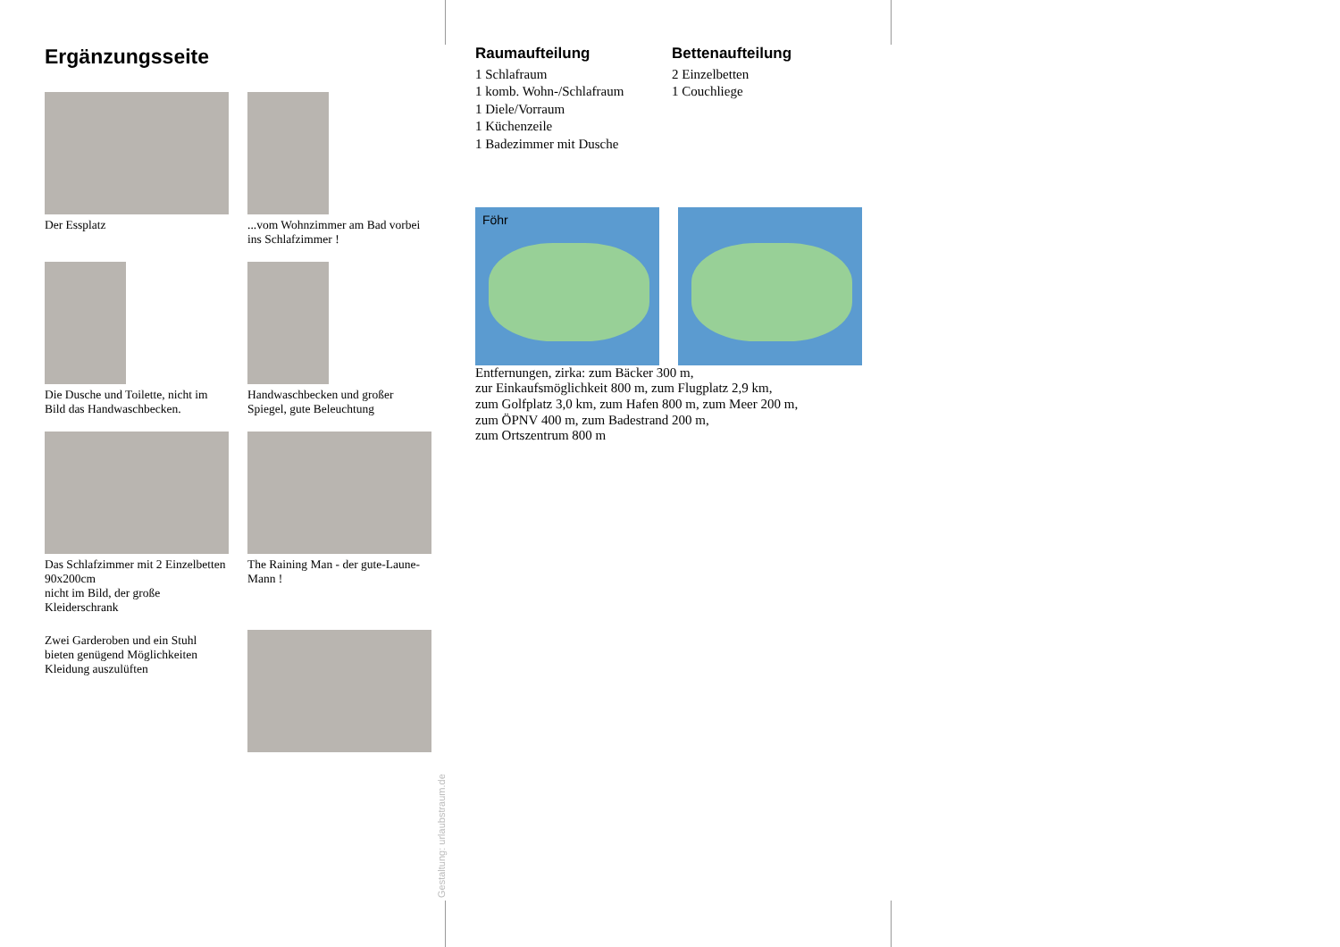Ergänzungsseite
Der Essplatz
...vom Wohnzimmer am Bad vorbei ins Schlafzimmer !
Die Dusche und Toilette, nicht im Bild das Handwaschbecken.
Handwaschbecken und großer Spiegel, gute Beleuchtung
Das Schlafzimmer mit 2 Einzelbetten 90x200cm
nicht im Bild, der große Kleiderschrank
The Raining Man - der gute-Laune-Mann !
Zwei Garderoben und ein Stuhl bieten genügend Möglichkeiten Kleidung auszulüften
Raumaufteilung
1 Schlafraum
1 komb. Wohn-/Schlafraum
1 Diele/Vorraum
1 Küchenzeile
1 Badezimmer mit Dusche
Bettenaufteilung
2 Einzelbetten
1 Couchliege
Föhr
Entfernungen, zirka: zum Bäcker 300 m,
zur Einkaufsmöglichkeit 800 m, zum Flugplatz 2,9 km,
zum Golfplatz 3,0 km, zum Hafen 800 m, zum Meer 200 m,
zum ÖPNV 400 m, zum Badestrand 200 m,
zum Ortszentrum 800 m
Gestaltung: urlaubstraum.de